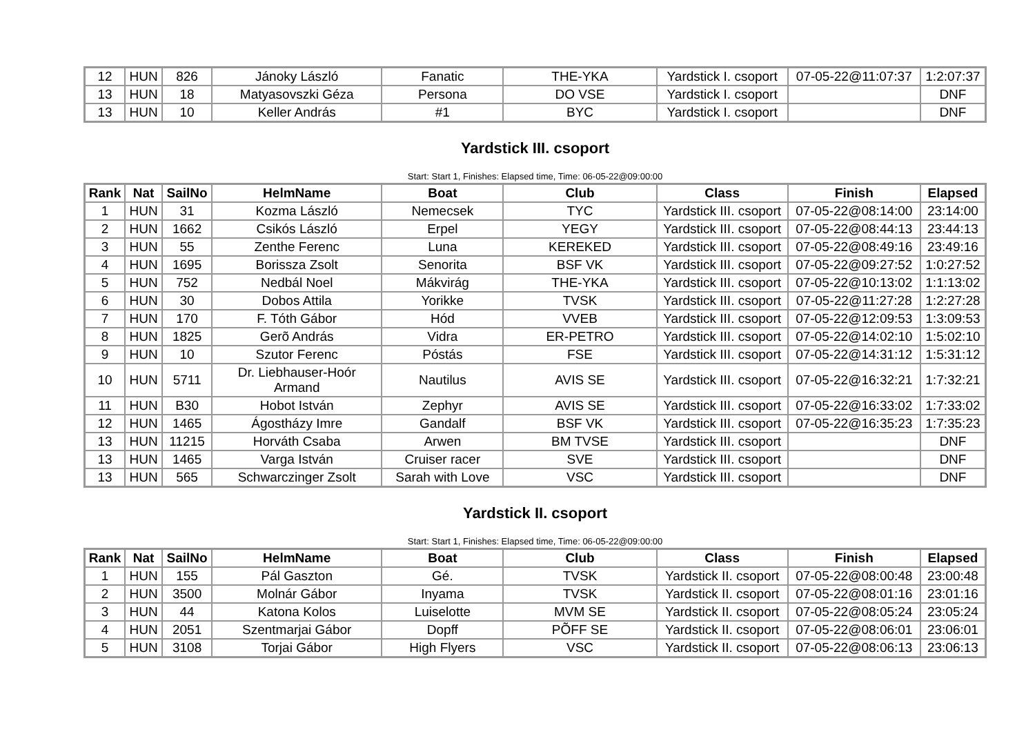| 12 | HUN | 826 | Jánoky László | Fanatic | THE-YKA | Yardstick I. csoport | 07-05-22@11:07:37 | 1:2:07:37 |
| 13 | HUN | 18 | Matyasovszki Géza | Persona | DO VSE | Yardstick I. csoport | | DNF |
| 13 | HUN | 10 | Keller András | #1 | BYC | Yardstick I. csoport | | DNF |
Yardstick III. csoport
Start: Start 1, Finishes: Elapsed time, Time: 06-05-22@09:00:00
| Rank | Nat | SailNo | HelmName | Boat | Club | Class | Finish | Elapsed |
| --- | --- | --- | --- | --- | --- | --- | --- | --- |
| 1 | HUN | 31 | Kozma László | Nemecsek | TYC | Yardstick III. csoport | 07-05-22@08:14:00 | 23:14:00 |
| 2 | HUN | 1662 | Csikós László | Erpel | YEGY | Yardstick III. csoport | 07-05-22@08:44:13 | 23:44:13 |
| 3 | HUN | 55 | Zenthe Ferenc | Luna | KEREKED | Yardstick III. csoport | 07-05-22@08:49:16 | 23:49:16 |
| 4 | HUN | 1695 | Borissza Zsolt | Senorita | BSF VK | Yardstick III. csoport | 07-05-22@09:27:52 | 1:0:27:52 |
| 5 | HUN | 752 | Nedbál Noel | Mákvirág | THE-YKA | Yardstick III. csoport | 07-05-22@10:13:02 | 1:1:13:02 |
| 6 | HUN | 30 | Dobos Attila | Yorikke | TVSK | Yardstick III. csoport | 07-05-22@11:27:28 | 1:2:27:28 |
| 7 | HUN | 170 | F. Tóth Gábor | Hód | VVEB | Yardstick III. csoport | 07-05-22@12:09:53 | 1:3:09:53 |
| 8 | HUN | 1825 | Gerõ András | Vidra | ER-PETRO | Yardstick III. csoport | 07-05-22@14:02:10 | 1:5:02:10 |
| 9 | HUN | 10 | Szutor Ferenc | Póstás | FSE | Yardstick III. csoport | 07-05-22@14:31:12 | 1:5:31:12 |
| 10 | HUN | 5711 | Dr. Liebhauser-Hoór Armand | Nautilus | AVIS SE | Yardstick III. csoport | 07-05-22@16:32:21 | 1:7:32:21 |
| 11 | HUN | B30 | Hobot István | Zephyr | AVIS SE | Yardstick III. csoport | 07-05-22@16:33:02 | 1:7:33:02 |
| 12 | HUN | 1465 | Ágostházy Imre | Gandalf | BSF VK | Yardstick III. csoport | 07-05-22@16:35:23 | 1:7:35:23 |
| 13 | HUN | 11215 | Horváth Csaba | Arwen | BM TVSE | Yardstick III. csoport | | DNF |
| 13 | HUN | 1465 | Varga István | Cruiser racer | SVE | Yardstick III. csoport | | DNF |
| 13 | HUN | 565 | Schwarczinger Zsolt | Sarah with Love | VSC | Yardstick III. csoport | | DNF |
Yardstick II. csoport
Start: Start 1, Finishes: Elapsed time, Time: 06-05-22@09:00:00
| Rank | Nat | SailNo | HelmName | Boat | Club | Class | Finish | Elapsed |
| --- | --- | --- | --- | --- | --- | --- | --- | --- |
| 1 | HUN | 155 | Pál Gaszton | Gé. | TVSK | Yardstick II. csoport | 07-05-22@08:00:48 | 23:00:48 |
| 2 | HUN | 3500 | Molnár Gábor | Inyama | TVSK | Yardstick II. csoport | 07-05-22@08:01:16 | 23:01:16 |
| 3 | HUN | 44 | Katona Kolos | Luiselotte | MVM SE | Yardstick II. csoport | 07-05-22@08:05:24 | 23:05:24 |
| 4 | HUN | 2051 | Szentmarjai Gábor | Dopff | PÕFF SE | Yardstick II. csoport | 07-05-22@08:06:01 | 23:06:01 |
| 5 | HUN | 3108 | Torjai Gábor | High Flyers | VSC | Yardstick II. csoport | 07-05-22@08:06:13 | 23:06:13 |